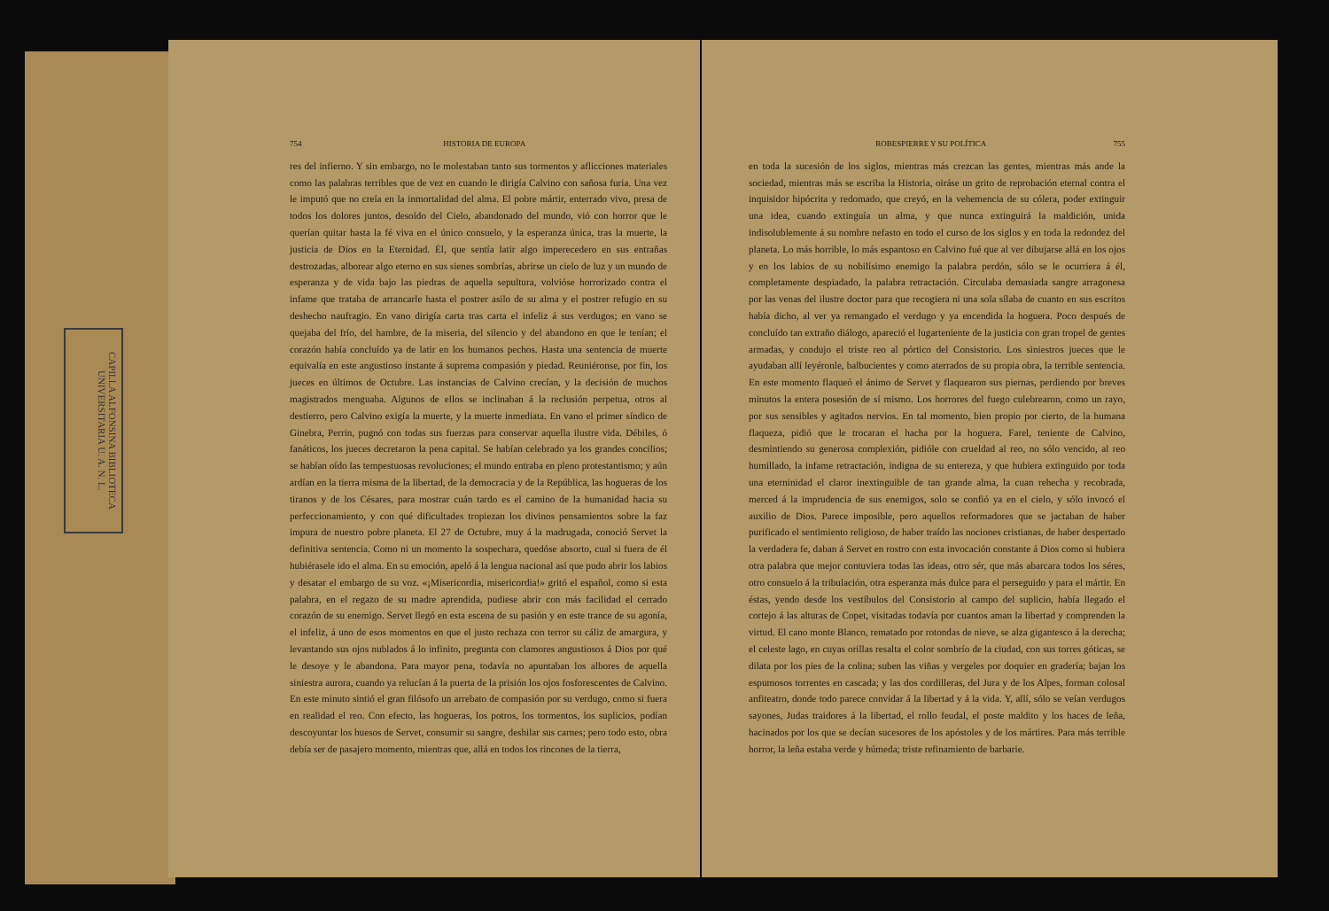CAPILLA ALFONSINA BIBLIOTECA UNIVERSITARIA U. A. N. L.
754 HISTORIA DE EUROPA
res del infierno. Y sin embargo, no le molestaban tanto sus tormentos y aflicciones materiales como las palabras terribles que de vez en cuando le dirigía Calvino con sañosa furia. Una vez le imputó que no creía en la inmortalidad del alma. El pobre mártir, enterrado vivo, presa de todos los dolores juntos, desoído del Cielo, abandonado del mundo, vió con horror que le querían quitar hasta la fé viva en el único consuelo, y la esperanza única, tras la muerte, la justicia de Dios en la Eternidad. Él, que sentía latir algo imperecedero en sus entrañas destrozadas, alborear algo eterno en sus sienes sombrías, abrirse un cielo de luz y un mundo de esperanza y de vida bajo las piedras de aquella sepultura, volvióse horrorizado contra el infame que trataba de arrancarle hasta el postrer asilo de su alma y el postrer refugio en su deshecho naufragio. En vano dirigía carta tras carta el infeliz á sus verdugos; en vano se quejaba del frío, del hambre, de la miseria, del silencio y del abandono en que le tenían; el corazón había concluído ya de latir en los humanos pechos. Hasta una sentencia de muerte equivalía en este angustioso instante á suprema compasión y piedad. Reuniéronse, por fin, los jueces en últimos de Octubre. Las instancias de Calvino crecían, y la decisión de muchos magistrados menguaba. Algunos de ellos se inclinaban á la reclusión perpetua, otros al destierro, pero Calvino exigía la muerte, y la muerte inmediata. En vano el primer síndico de Ginebra, Perrin, pugnó con todas sus fuerzas para conservar aquella ilustre vida. Débiles, ó fanáticos, los jueces decretaron la pena capital. Se habían celebrado ya los grandes concilios; se habían oído las tempestuosas revoluciones; el mundo entraba en pleno protestantismo; y aún ardían en la tierra misma de la libertad, de la democracia y de la República, las hogueras de los tiranos y de los Césares, para mostrar cuán tardo es el camino de la humanidad hacia su perfeccionamiento, y con qué dificultades tropiezan los divinos pensamientos sobre la faz impura de nuestro pobre planeta. El 27 de Octubre, muy á la madrugada, conoció Servet la definitiva sentencia. Como ni un momento la sospechara, quedóse absorto, cual si fuera de él hubiérasele ido el alma. En su emoción, apeló á la lengua nacional así que pudo abrir los labios y desatar el embargo de su voz. «¡Misericordia, misericordia!» gritó el español, como si esta palabra, en el regazo de su madre aprendida, pudiese abrir con más facilidad el cerrado corazón de su enemigo. Servet llegó en esta escena de su pasión y en este trance de su agonía, el infeliz, á uno de esos momentos en que el justo rechaza con terror su cáliz de amargura, y levantando sus ojos nublados á lo infinito, pregunta con clamores angustiosos á Dios por qué le desoye y le abandona. Para mayor pena, todavía no apuntaban los albores de aquella siniestra aurora, cuando ya relucían á la puerta de la prisión los ojos fosforescentes de Calvino. En este minuto sintió el gran filósofo un arrebato de compasión por su verdugo, como si fuera en realidad el reo. Con efecto, las hogueras, los potros, los tormentos, los suplicios, podían descoyuntar los huesos de Servet, consumir su sangre, deshilar sus carnes; pero todo esto, obra debía ser de pasajero momento, mientras que, allá en todos los rincones de la tierra,
ROBESPIERRE Y SU POLÍTICA 755
en toda la sucesión de los siglos, mientras más crezcan las gentes, mientras más ande la sociedad, mientras más se escriba la Historia, oiráse un grito de reprobación eternal contra el inquisidor hipócrita y redomado, que creyó, en la vehemencia de su cólera, poder extinguir una idea, cuando extinguía un alma, y que nunca extinguirá la maldición, unida indisolublemente á su nombre nefasto en todo el curso de los siglos y en toda la redondez del planeta. Lo más horrible, lo más espantoso en Calvino fué que al ver dibujarse allá en los ojos y en los labios de su nobilísimo enemigo la palabra perdón, sólo se le ocurriera á él, completamente despiadado, la palabra retractación. Circulaba demasiada sangre arragonesa por las venas del ilustre doctor para que recogiera ni una sola sílaba de cuanto en sus escritos había dicho, al ver ya remangado el verdugo y ya encendida la hoguera. Poco después de concluído tan extraño diálogo, apareció el lugarteniente de la justicia con gran tropel de gentes armadas, y condujo el triste reo al pórtico del Consistorio. Los siniestros jueces que le ayudaban allí leyéronle, balbucientes y como aterrados de su propia obra, la terrible sentencia. En este momento flaqueó el ánimo de Servet y flaquearon sus piernas, perdiendo por breves minutos la entera posesión de sí mismo. Los horrores del fuego culebrearon, como un rayo, por sus sensibles y agitados nervios. En tal momento, bien propio por cierto, de la humana flaqueza, pidió que le trocaran el hacha por la hoguera. Farel, teniente de Calvino, desmintiendo su generosa complexión, pidióle con crueldad al reo, no sólo vencido, al reo humillado, la infame retractación, indigna de su entereza, y que hubiera extinguido por toda una eterninidad el claror inextinguible de tan grande alma, la cuan rehecha y recobrada, merced á la imprudencia de sus enemigos, solo se confió ya en el cielo, y sólo invocó el auxilio de Dios. Parece imposible, pero aquellos reformadores que se jactaban de haber purificado el sentimiento religioso, de haber traído las nociones cristianas, de haber despertado la verdadera fe, daban á Servet en rostro con esta invocación constante á Dios como si hubiera otra palabra que mejor contuviera todas las ideas, otro sér, que más abarcara todos los séres, otro consuelo á la tribulación, otra esperanza más dulce para el perseguido y para el mártir. En éstas, yendo desde los vestíbulos del Consistorio al campo del suplicio, había llegado el cortejo á las alturas de Copet, visitadas todavía por cuantos aman la libertad y comprenden la virtud. El cano monte Blanco, rematado por rotondas de nieve, se alza gigantesco á la derecha; el celeste lago, en cuyas orillas resalta el color sombrío de la ciudad, con sus torres góticas, se dilata por los pies de la colina; suben las viñas y vergeles por doquier en gradería; bajan los espumosos torrentes en cascada; y las dos cordilleras, del Jura y de los Alpes, forman colosal anfiteatro, donde todo parece convidar á la libertad y á la vida. Y, allí, sólo se veían verdugos sayones, Judas traidores á la libertad, el rollo feudal, el poste maldito y los haces de leña, hacinados por los que se decían sucesores de los apóstoles y de los mártires. Para más terrible horror, la leña estaba verde y húmeda; triste refinamiento de barbarie.